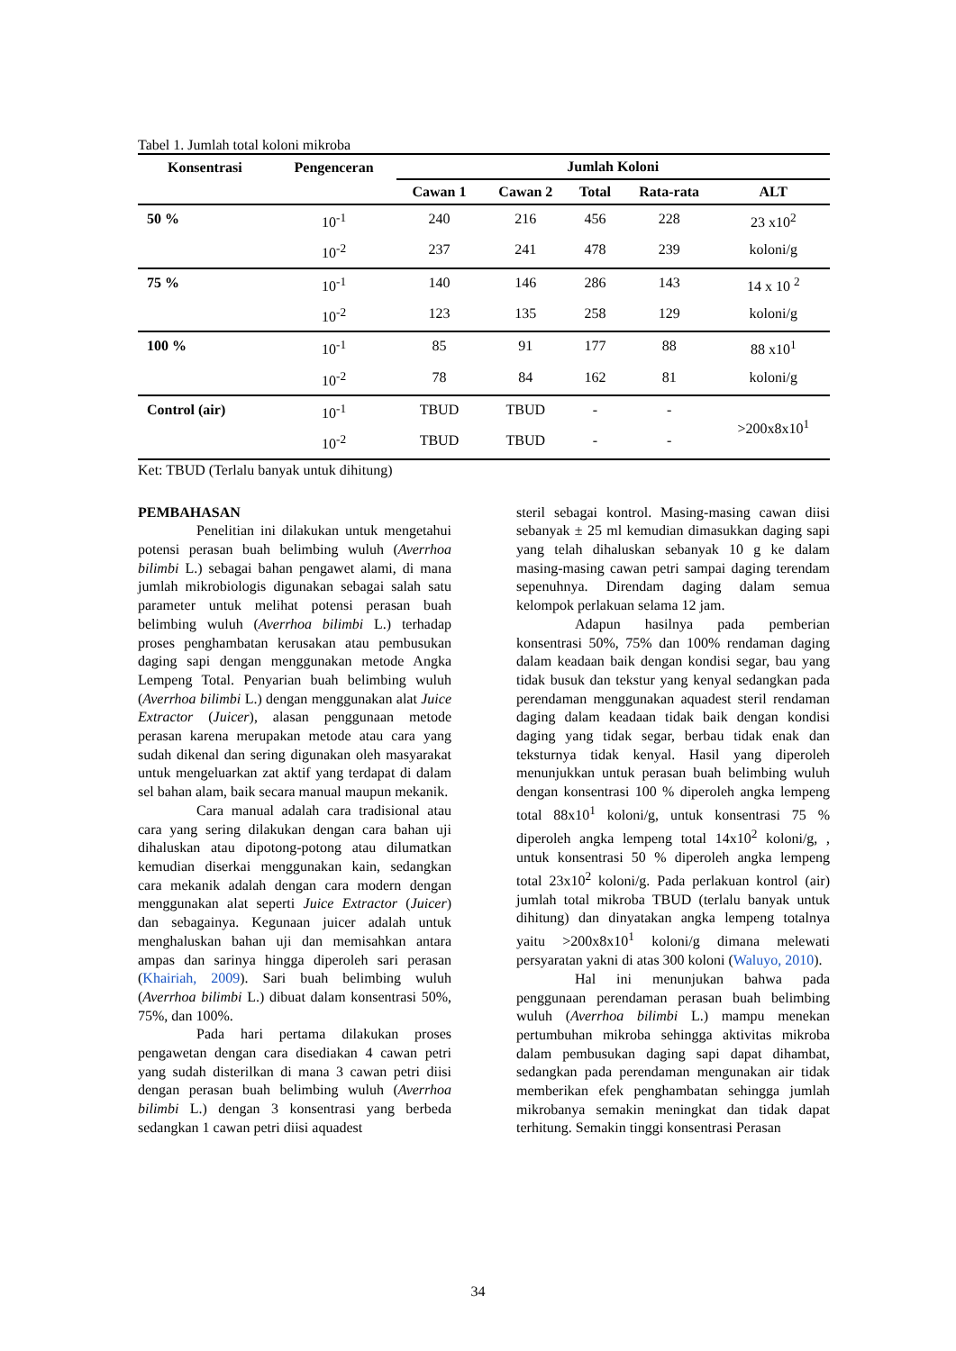Tabel 1. Jumlah total koloni mikroba
| Konsentrasi | Pengenceran | Jumlah Koloni | | | | |
| --- | --- | --- | --- | --- | --- | --- |
| | | Cawan 1 | Cawan 2 | Total | Rata-rata | ALT |
| 50 % | 10<sup>-1</sup> | 240 | 216 | 456 | 228 | 23 x10<sup>2</sup> |
| | 10<sup>-2</sup> | 237 | 241 | 478 | 239 | koloni/g |
| 75 % | 10<sup>-1</sup> | 140 | 146 | 286 | 143 | 14 x 10 <sup>2</sup> |
| | 10<sup>-2</sup> | 123 | 135 | 258 | 129 | koloni/g |
| 100 % | 10<sup>-1</sup> | 85 | 91 | 177 | 88 | 88 x10<sup>1</sup> |
| | 10<sup>-2</sup> | 78 | 84 | 162 | 81 | koloni/g |
| Control (air) | 10<sup>-1</sup> | TBUD | TBUD | - | - | >200x8x10<sup>1</sup> |
| | 10<sup>-2</sup> | TBUD | TBUD | - | - | |
Ket: TBUD (Terlalu banyak untuk dihitung)
PEMBAHASAN
Penelitian ini dilakukan untuk mengetahui potensi perasan buah belimbing wuluh (Averrhoa bilimbi L.) sebagai bahan pengawet alami, di mana jumlah mikrobiologis digunakan sebagai salah satu parameter untuk melihat potensi perasan buah belimbing wuluh (Averrhoa bilimbi L.) terhadap proses penghambatan kerusakan atau pembusukan daging sapi dengan menggunakan metode Angka Lempeng Total. Penyarian buah belimbing wuluh (Averrhoa bilimbi L.) dengan menggunakan alat Juice Extractor (Juicer), alasan penggunaan metode perasan karena merupakan metode atau cara yang sudah dikenal dan sering digunakan oleh masyarakat untuk mengeluarkan zat aktif yang terdapat di dalam sel bahan alam, baik secara manual maupun mekanik.
Cara manual adalah cara tradisional atau cara yang sering dilakukan dengan cara bahan uji dihaluskan atau dipotong-potong atau dilumatkan kemudian diserkai menggunakan kain, sedangkan cara mekanik adalah dengan cara modern dengan menggunakan alat seperti Juice Extractor (Juicer) dan sebagainya. Kegunaan juicer adalah untuk menghaluskan bahan uji dan memisahkan antara ampas dan sarinya hingga diperoleh sari perasan (Khairiah, 2009). Sari buah belimbing wuluh (Averrhoa bilimbi L.) dibuat dalam konsentrasi 50%, 75%, dan 100%.
Pada hari pertama dilakukan proses pengawetan dengan cara disediakan 4 cawan petri yang sudah disterilkan di mana 3 cawan petri diisi dengan perasan buah belimbing wuluh (Averrhoa bilimbi L.) dengan 3 konsentrasi yang berbeda sedangkan 1 cawan petri diisi aquadest
steril sebagai kontrol. Masing-masing cawan diisi sebanyak ± 25 ml kemudian dimasukkan daging sapi yang telah dihaluskan sebanyak 10 g ke dalam masing-masing cawan petri sampai daging terendam sepenuhnya. Direndam daging dalam semua kelompok perlakuan selama 12 jam.
Adapun hasilnya pada pemberian konsentrasi 50%, 75% dan 100% rendaman daging dalam keadaan baik dengan kondisi segar, bau yang tidak busuk dan tekstur yang kenyal sedangkan pada perendaman menggunakan aquadest steril rendaman daging dalam keadaan tidak baik dengan kondisi daging yang tidak segar, berbau tidak enak dan teksturnya tidak kenyal. Hasil yang diperoleh menunjukkan untuk perasan buah belimbing wuluh dengan konsentrasi 100 % diperoleh angka lempeng total 88x10<sup>1</sup> koloni/g, untuk konsentrasi 75 % diperoleh angka lempeng total 14x10<sup>2</sup> koloni/g, , untuk konsentrasi 50 % diperoleh angka lempeng total 23x10<sup>2</sup> koloni/g. Pada perlakuan kontrol (air) jumlah total mikroba TBUD (terlalu banyak untuk dihitung) dan dinyatakan angka lempeng totalnya yaitu >200x8x10<sup>1</sup> koloni/g dimana melewati persyaratan yakni di atas 300 koloni (Waluyo, 2010).
Hal ini menunjukan bahwa pada penggunaan perendaman perasan buah belimbing wuluh (Averrhoa bilimbi L.) mampu menekan pertumbuhan mikroba sehingga aktivitas mikroba dalam pembusukan daging sapi dapat dihambat, sedangkan pada perendaman mengunakan air tidak memberikan efek penghambatan sehingga jumlah mikrobanya semakin meningkat dan tidak dapat terhitung. Semakin tinggi konsentrasi Perasan
34